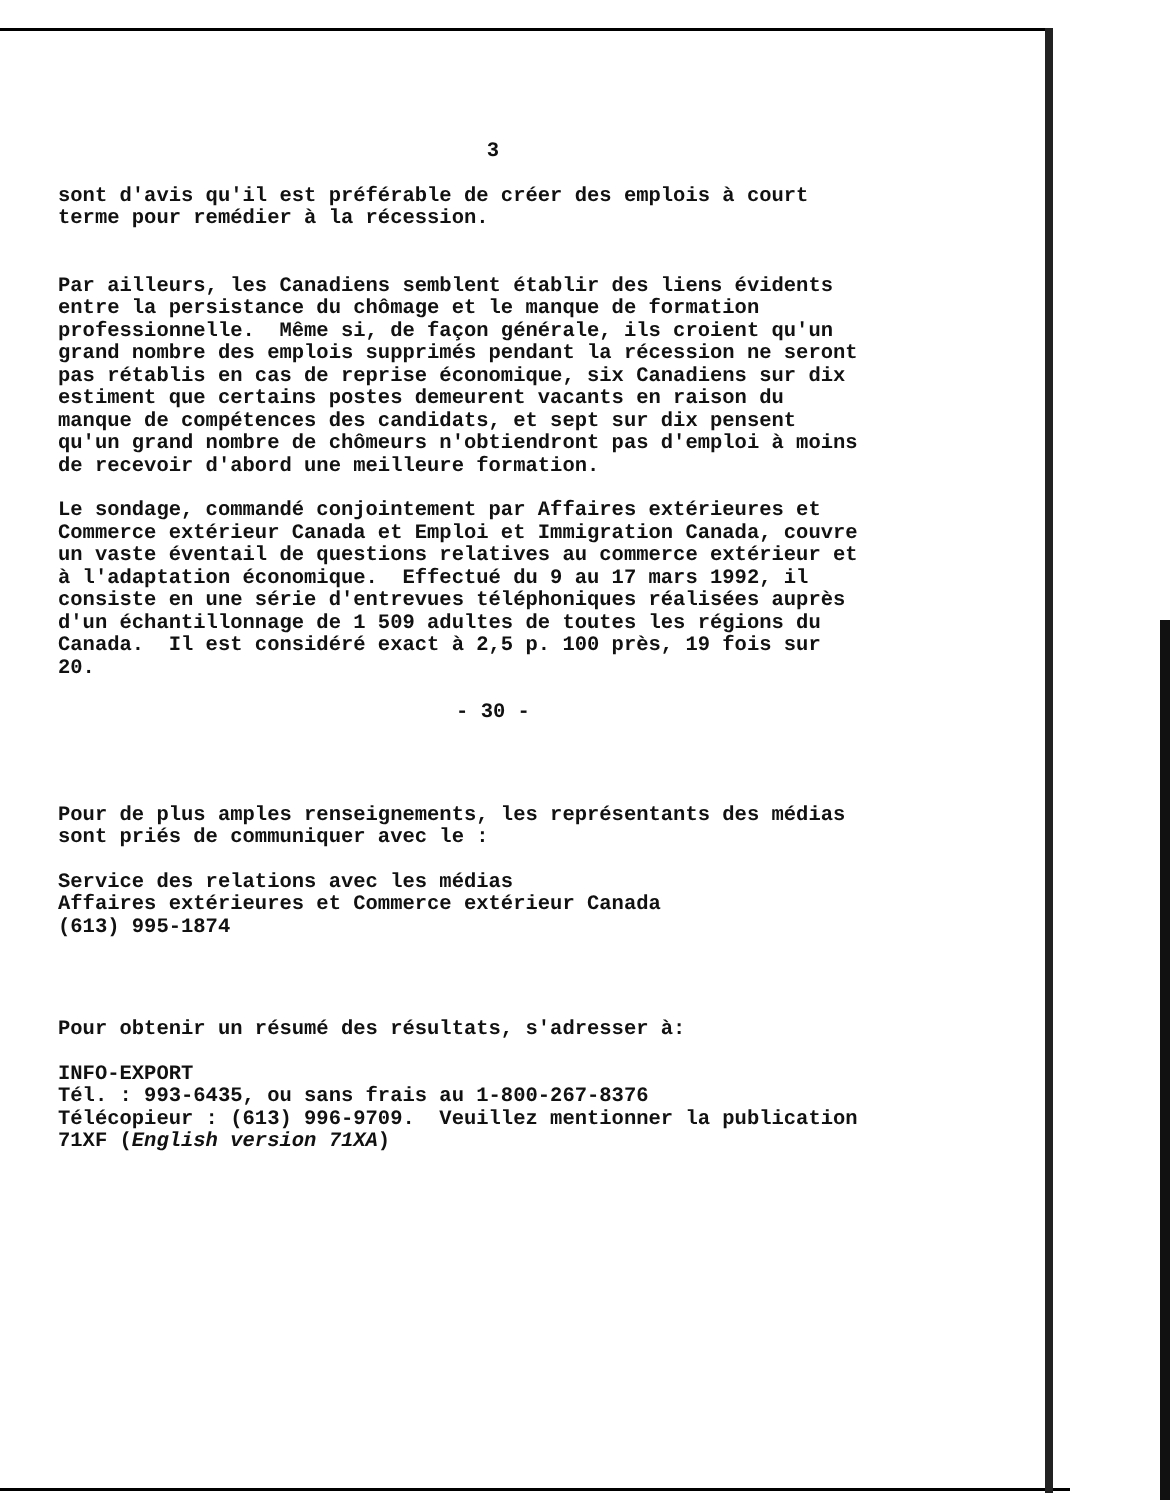3
sont d'avis qu'il est préférable de créer des emplois à court terme pour remédier à la récession.
Par ailleurs, les Canadiens semblent établir des liens évidents entre la persistance du chômage et le manque de formation professionnelle. Même si, de façon générale, ils croient qu'un grand nombre des emplois supprimés pendant la récession ne seront pas rétablis en cas de reprise économique, six Canadiens sur dix estiment que certains postes demeurent vacants en raison du manque de compétences des candidats, et sept sur dix pensent qu'un grand nombre de chômeurs n'obtiendront pas d'emploi à moins de recevoir d'abord une meilleure formation.
Le sondage, commandé conjointement par Affaires extérieures et Commerce extérieur Canada et Emploi et Immigration Canada, couvre un vaste éventail de questions relatives au commerce extérieur et à l'adaptation économique. Effectué du 9 au 17 mars 1992, il consiste en une série d'entrevues téléphoniques réalisées auprès d'un échantillonnage de 1 509 adultes de toutes les régions du Canada. Il est considéré exact à 2,5 p. 100 près, 19 fois sur 20.
- 30 -
Pour de plus amples renseignements, les représentants des médias sont priés de communiquer avec le :
Service des relations avec les médias Affaires extérieures et Commerce extérieur Canada (613) 995-1874
Pour obtenir un résumé des résultats, s'adresser à:
INFO-EXPORT Tél. : 993-6435, ou sans frais au 1-800-267-8376 Télécopieur : (613) 996-9709. Veuillez mentionner la publication 71XF (English version 71XA)